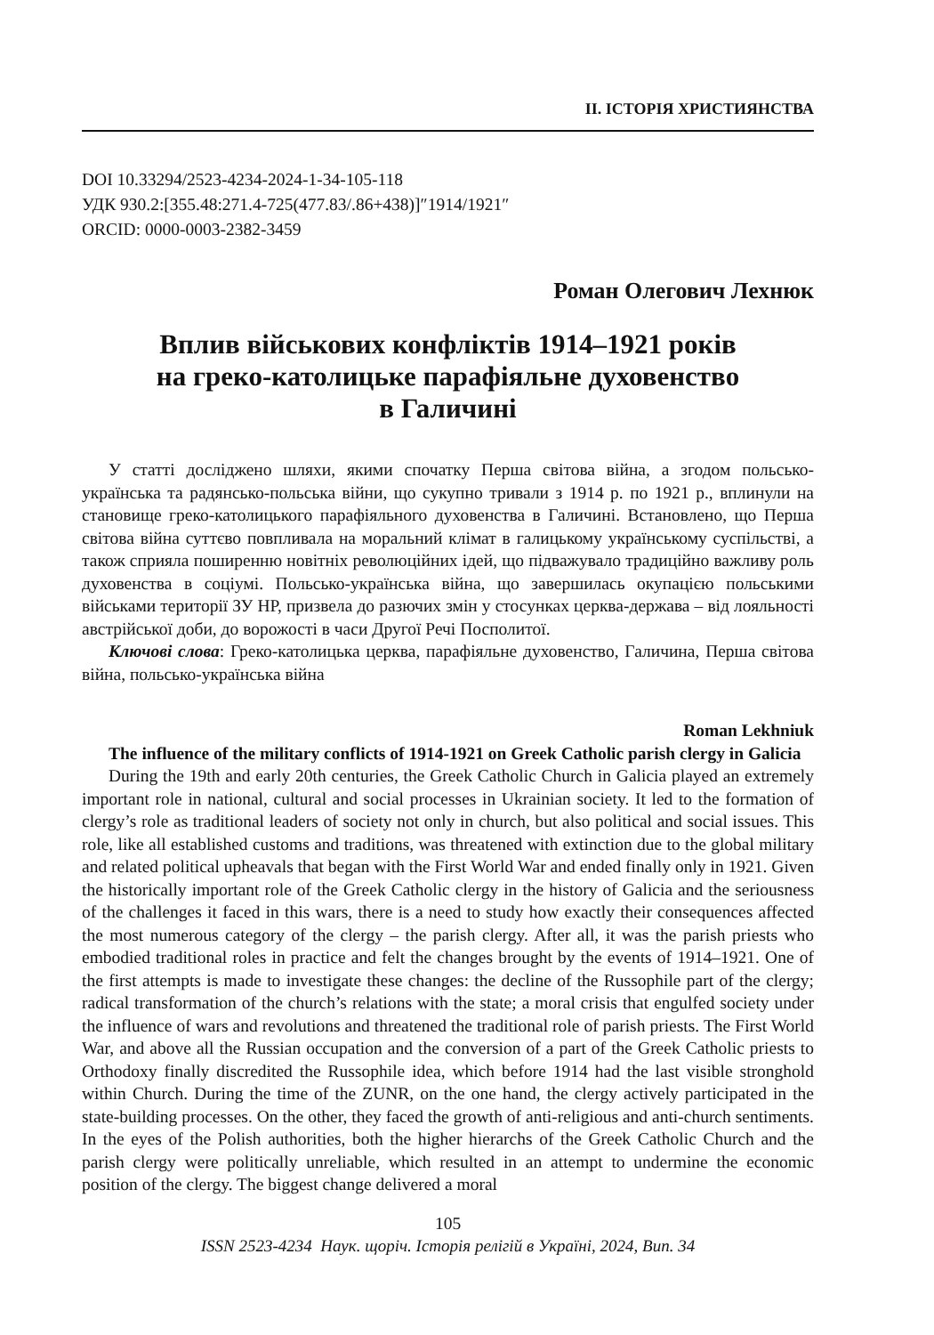ІІ. ІСТОРІЯ ХРИСТИЯНСТВА
DOI 10.33294/2523-4234-2024-1-34-105-118
УДК 930.2:[355.48:271.4-725(477.83/.86+438)]″1914/1921″
ORCID: 0000-0003-2382-3459
Роман Олегович Лехнюк
Вплив військових конфліктів 1914–1921 років
на греко-католицьке парафіяльне духовенство
в Галичині
У статті досліджено шляхи, якими спочатку Перша світова війна, а згодом польсько-українська та радянсько-польська війни, що сукупно тривали з 1914 р. по 1921 р., вплинули на становище греко-католицького парафіяльного духовенства в Галичині. Встановлено, що Перша світова війна суттєво повпливала на моральний клімат в галицькому українському суспільстві, а також сприяла поширенню новітніх революційних ідей, що підважувало традиційно важливу роль духовенства в соціумі. Польсько-українська війна, що завершилась окупацією польськими військами території ЗУ НР, призвела до разючих змін у стосунках церква-держава – від лояльності австрійської доби, до ворожості в часи Другої Речі Посполитої.
Ключові слова: Греко-католицька церква, парафіяльне духовенство, Галичина, Перша світова війна, польсько-українська війна
Roman Lekhniuk
The influence of the military conflicts of 1914-1921 on Greek Catholic parish clergy in Galicia
During the 19th and early 20th centuries, the Greek Catholic Church in Galicia played an extremely important role in national, cultural and social processes in Ukrainian society. It led to the formation of clergy’s role as traditional leaders of society not only in church, but also political and social issues. This role, like all established customs and traditions, was threatened with extinction due to the global military and related political upheavals that began with the First World War and ended finally only in 1921. Given the historically important role of the Greek Catholic clergy in the history of Galicia and the seriousness of the challenges it faced in this wars, there is a need to study how exactly their consequences affected the most numerous category of the clergy – the parish clergy. After all, it was the parish priests who embodied traditional roles in practice and felt the changes brought by the events of 1914–1921. One of the first attempts is made to investigate these changes: the decline of the Russophile part of the clergy; radical transformation of the church’s relations with the state; a moral crisis that engulfed society under the influence of wars and revolutions and threatened the traditional role of parish priests. The First World War, and above all the Russian occupation and the conversion of a part of the Greek Catholic priests to Orthodoxy finally discredited the Russophile idea, which before 1914 had the last visible stronghold within Church. During the time of the ZUNR, on the one hand, the clergy actively participated in the state-building processes. On the other, they faced the growth of anti-religious and anti-church sentiments. In the eyes of the Polish authorities, both the higher hierarchs of the Greek Catholic Church and the parish clergy were politically unreliable, which resulted in an attempt to undermine the economic position of the clergy. The biggest change delivered a moral
105
ISSN 2523-4234 Наук. щоріч. Історія релігій в Україні, 2024, Вип. 34